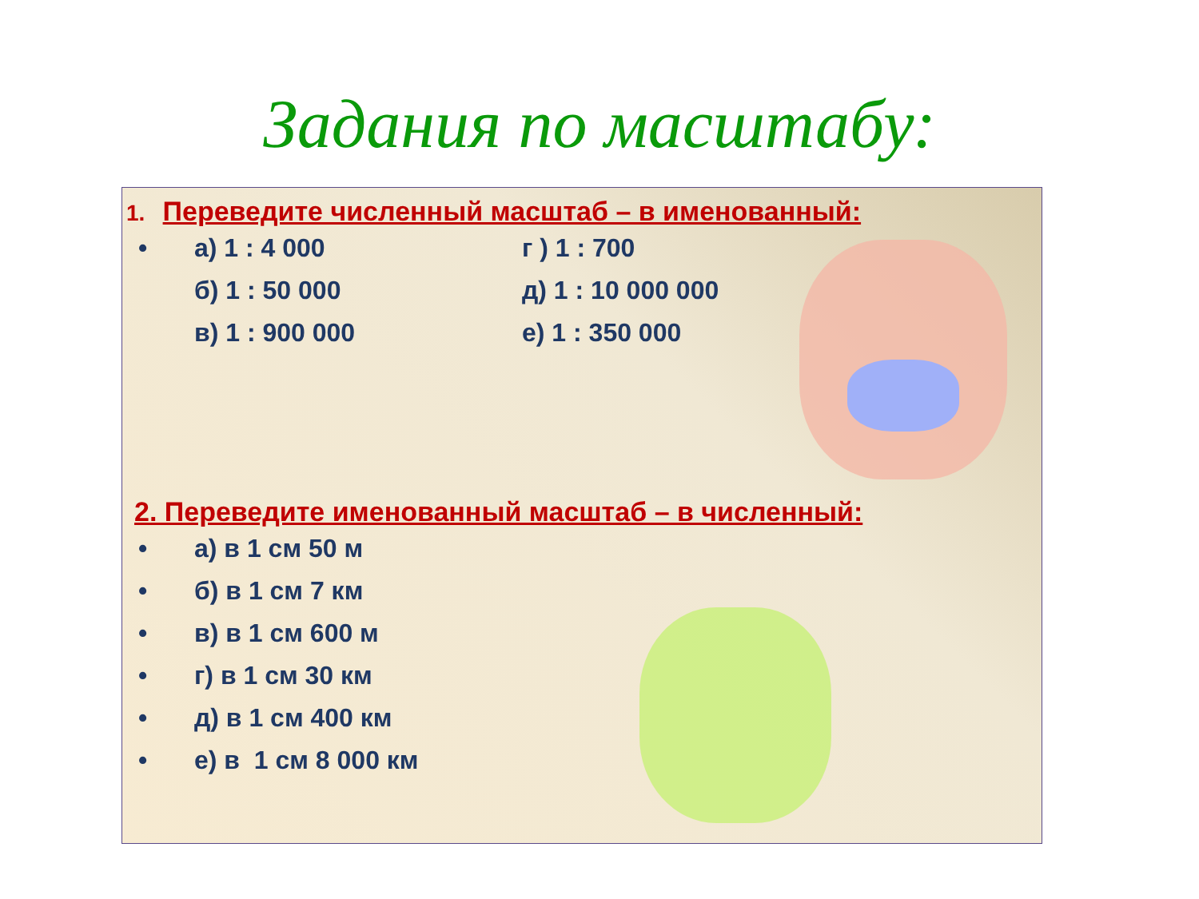Задания по масштабу:
1. Переведите численный масштаб – в именованный:
• а) 1 : 4 000 г ) 1 : 700
б) 1 : 50 000 д) 1 : 10 000 000
в) 1 : 900 000 е) 1 : 350 000
2. Переведите именованный масштаб – в численный:
• а) в 1 см 50 м
• б) в 1 см 7 км
• в) в 1 см 600 м
• г) в 1 см 30 км
• д) в 1 см 400 км
• е) в 1 см 8 000 км